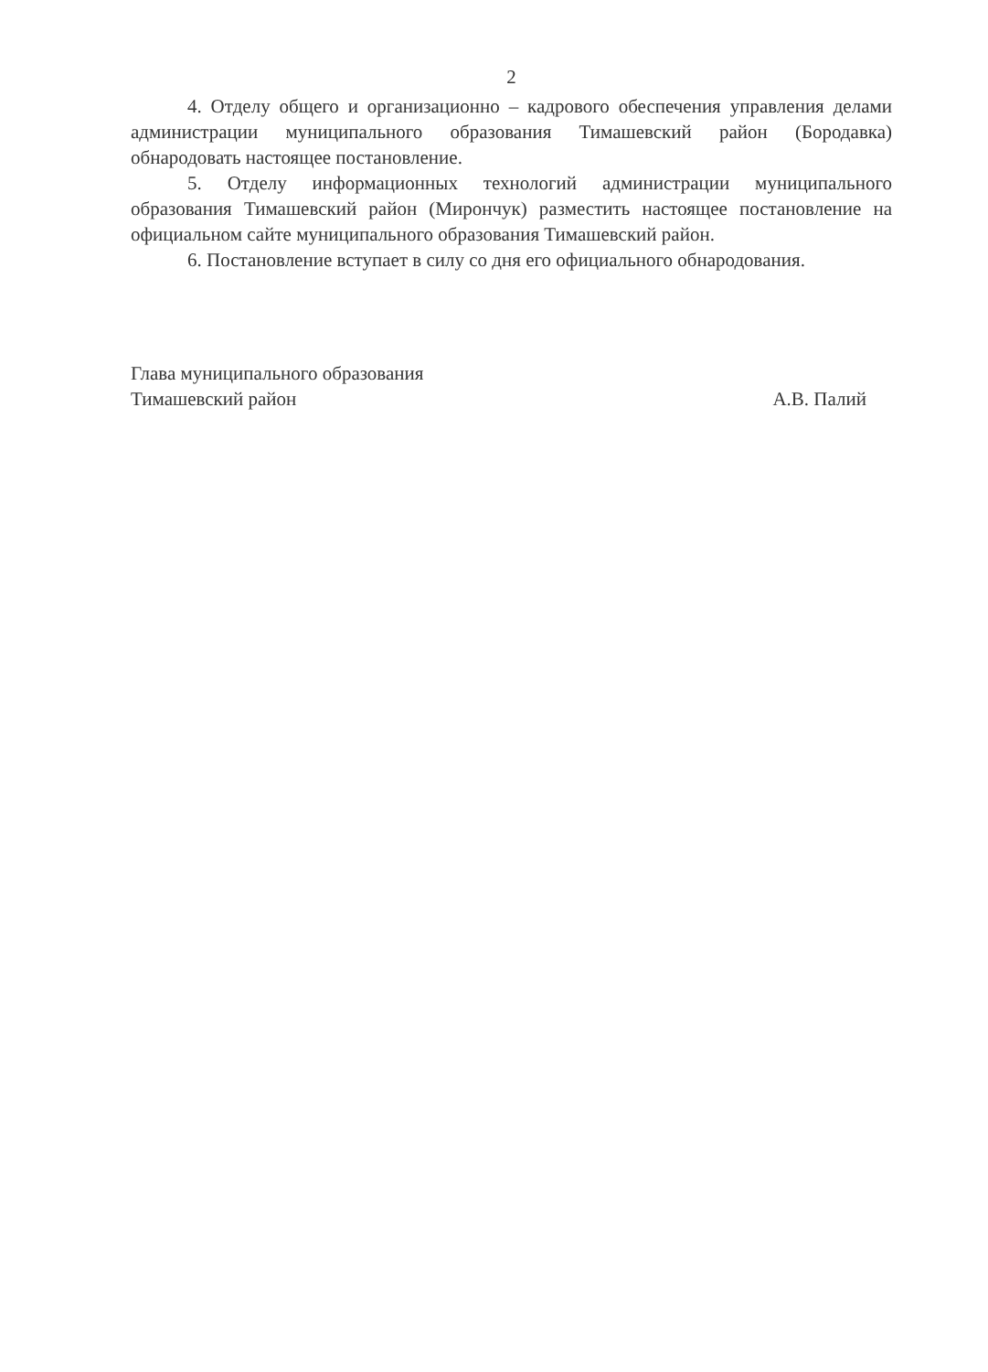2
4. Отделу общего и организационно – кадрового обеспечения управления делами администрации муниципального образования Тимашевский район (Бородавка) обнародовать настоящее постановление.
5. Отделу информационных технологий администрации муниципального образования Тимашевский район (Мирончук) разместить настоящее постановление на официальном сайте муниципального образования Тимашевский район.
6. Постановление вступает в силу со дня его официального обнародования.
Глава муниципального образования
Тимашевский район
А.В. Палий